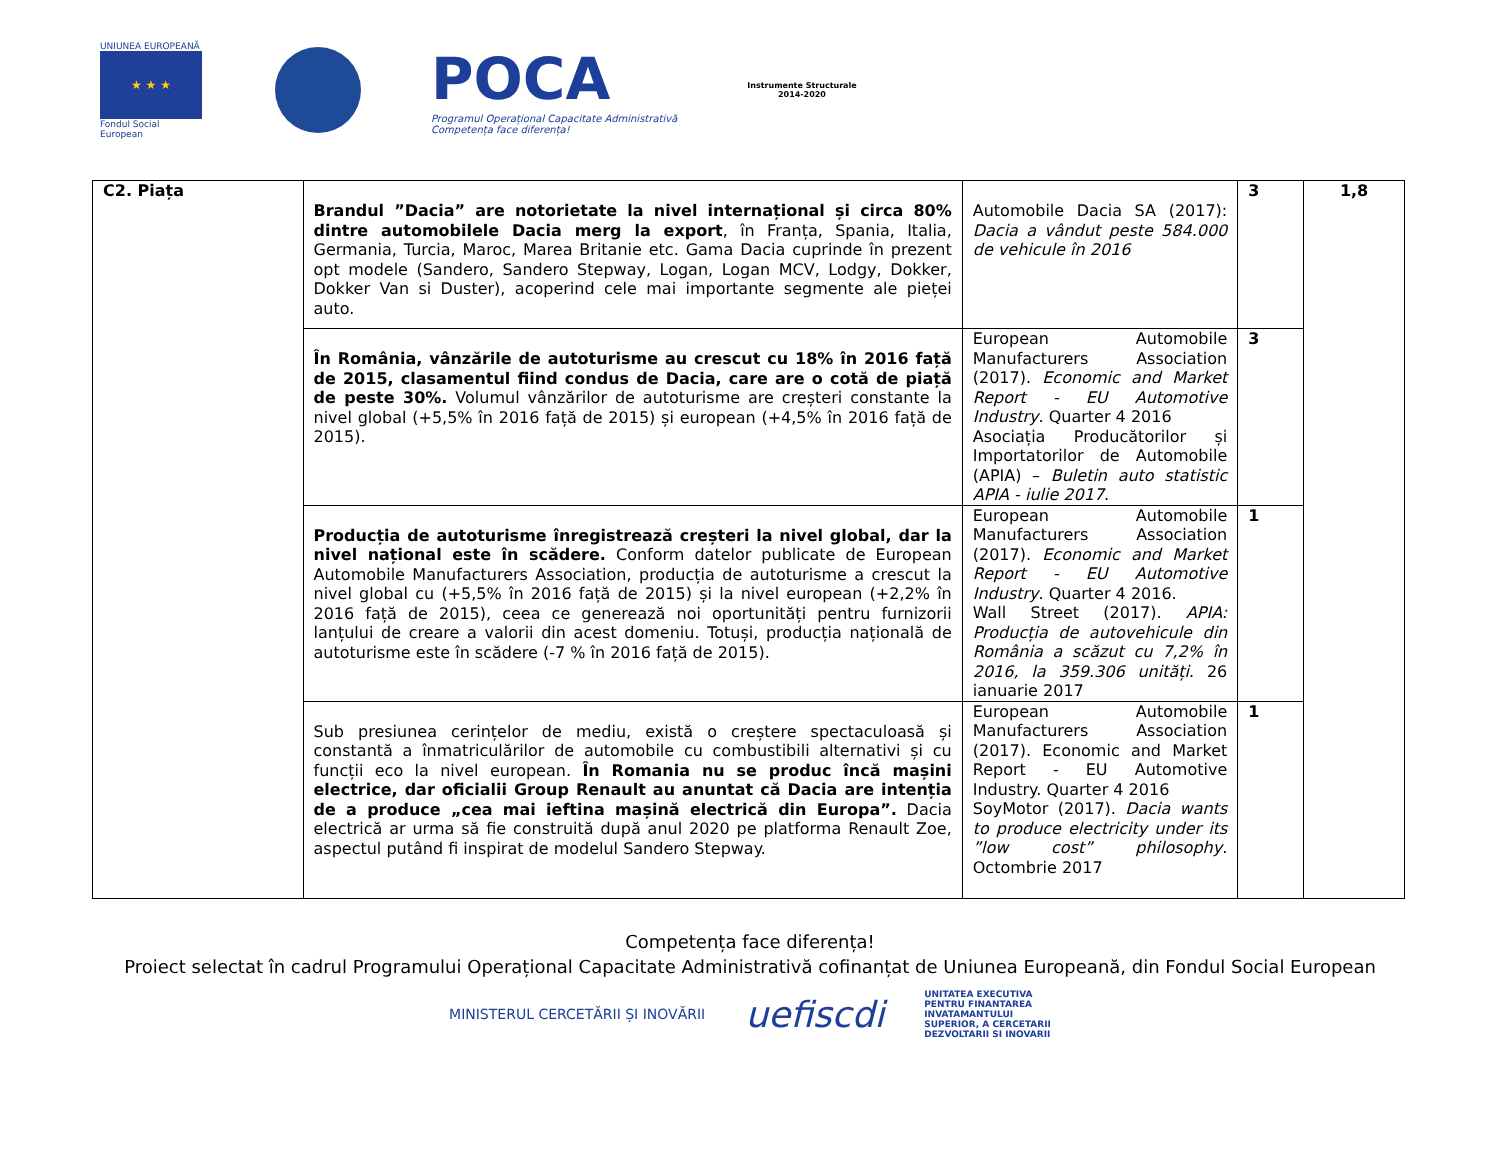UNIUNEA EUROPEANĂ
★ ★ ★
Fondul Social European
POCA
Programul Operațional Capacitate Administrativă
Competența face diferența!
Instrumente Structurale
2014-2020
| C2. Piața | Brandul ”Dacia” are notorietate la nivel internațional și circa 80% dintre automobilele Dacia merg la export , în Franța, Spania, Italia, Germania, Turcia, Maroc, Marea Britanie etc. Gama Dacia cuprinde în prezent opt modele (Sandero, Sandero Stepway, Logan, Logan MCV, Lodgy, Dokker, Dokker Van si Duster), acoperind cele mai importante segmente ale pieței auto. | Automobile Dacia SA (2017): Dacia a vândut peste 584.000 de vehicule în 2016 | 3 | 1,8 |
| | În România, vânzările de autoturisme au crescut cu 18% în 2016 față de 2015, clasamentul fiind condus de Dacia, care are o cotă de piață de peste 30%. Volumul vânzărilor de autoturisme are creșteri constante la nivel global (+5,5% în 2016 față de 2015) și european (+4,5% în 2016 față de 2015). | European Automobile Manufacturers Association (2017). Economic and Market Report - EU Automotive Industry . Quarter 4 2016 Asociația Producătorilor și Importatorilor de Automobile (APIA) – Buletin auto statistic APIA - iulie 2017 . | 3 | |
| | Producția de autoturisme înregistrează creșteri la nivel global, dar la nivel național este în scădere. Conform datelor publicate de European Automobile Manufacturers Association, producția de autoturisme a crescut la nivel global cu (+5,5% în 2016 față de 2015) și la nivel european (+2,2% în 2016 față de 2015), ceea ce generează noi oportunități pentru furnizorii lanțului de creare a valorii din acest domeniu. Totuși, producția națională de autoturisme este în scădere (-7 % în 2016 față de 2015). | European Automobile Manufacturers Association (2017). Economic and Market Report - EU Automotive Industry . Quarter 4 2016. Wall Street (2017). APIA: Producția de autovehicule din România a scăzut cu 7,2% în 2016, la 359.306 unități . 26 ianuarie 2017 | 1 | |
| | Sub presiunea cerințelor de mediu, există o creștere spectaculoasă și constantă a înmatriculărilor de automobile cu combustibili alternativi și cu funcții eco la nivel european. În Romania nu se produc încă mașini electrice, dar oficialii Group Renault au anuntat că Dacia are intenția de a produce „cea mai ieftina mașină electrică din Europa”. Dacia electrică ar urma să fie construită după anul 2020 pe platforma Renault Zoe, aspectul putând fi inspirat de modelul Sandero Stepway. | European Automobile Manufacturers Association (2017). Economic and Market Report - EU Automotive Industry. Quarter 4 2016 SoyMotor (2017). Dacia wants to produce electricity under its ”low cost” philosophy . Octombrie 2017 | 1 | |
Competența face diferența!
Proiect selectat în cadrul Programului Operațional Capacitate Administrativă cofinanțat de Uniunea Europeană, din Fondul Social European
MINISTERUL CERCETĂRII ȘI INOVĂRII uefiscdi UNITATEA EXECUTIVA
PENTRU FINANTAREA
INVATAMANTULUI
SUPERIOR, A CERCETARII
DEZVOLTARII SI INOVARII